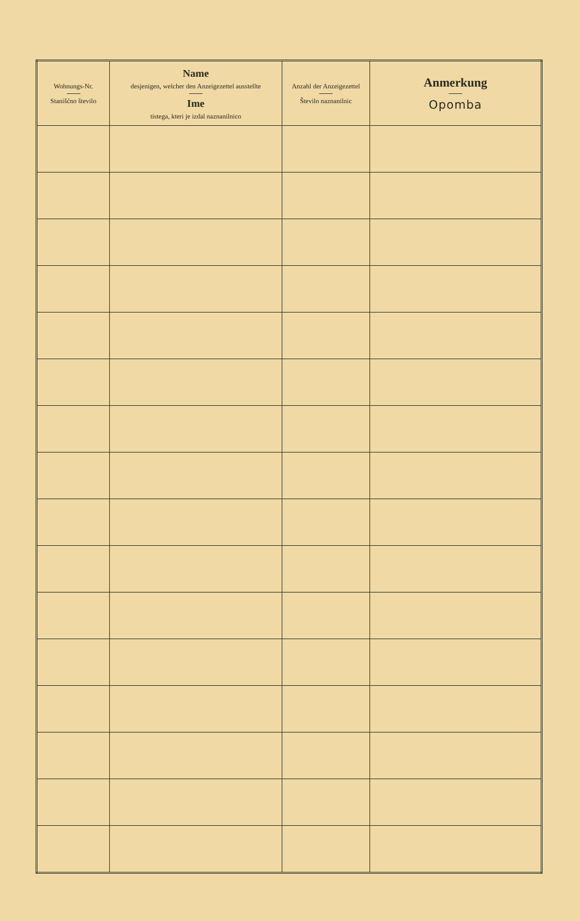| Wohnungs-Nr. Stanišćno število | Name desjenigen, welcher den Anzeigezettel ausstellte Ime tistega, kteri je izdal naznanilnico | Anzahl der Anzeigezettel Število naznanilnic | Anmerkung Opomba |
| --- | --- | --- | --- |